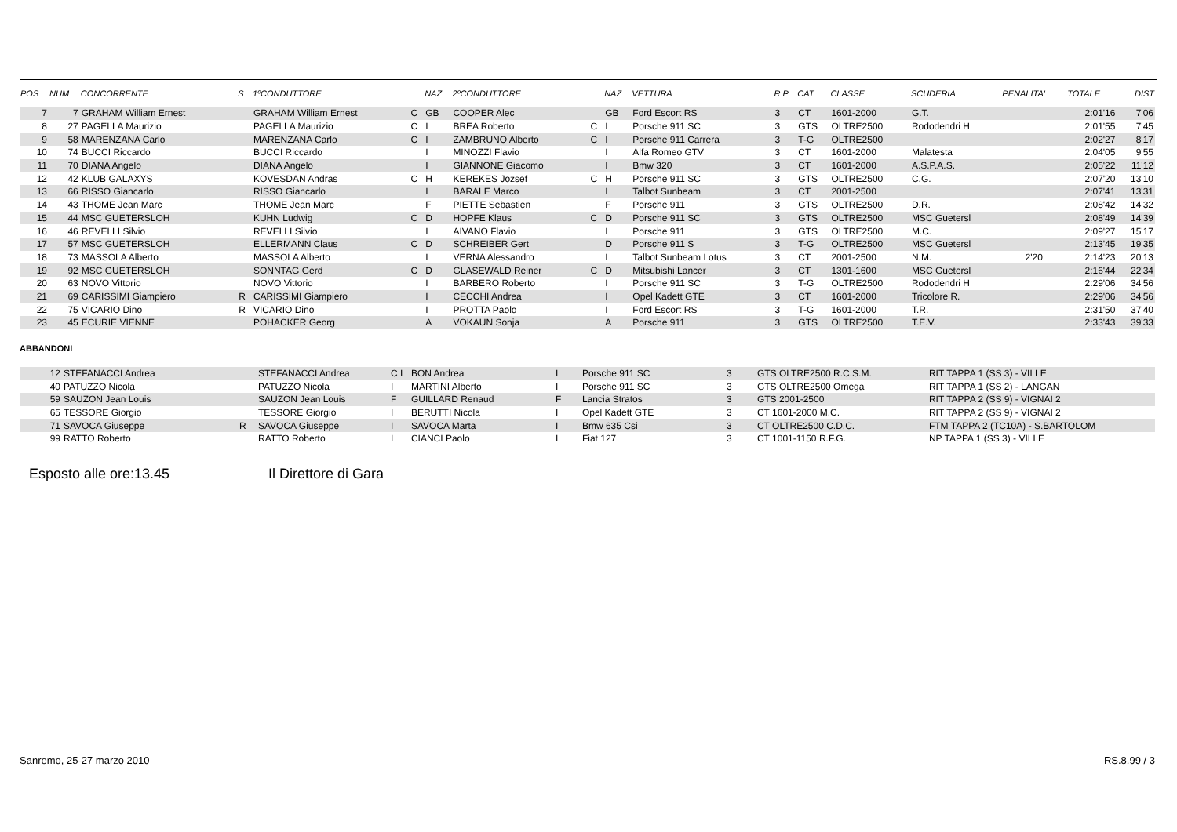| POS | NUM | CONCORRENTE | S | 1ºCONDUTTORE | | NAZ | 2ºCONDUTTORE | | NAZ | VETTURA | R P | CAT | CLASSE | SCUDERIA | PENALITA' | TOTALE | DIST |
| --- | --- | --- | --- | --- | --- | --- | --- | --- | --- | --- | --- | --- | --- | --- | --- | --- | --- |
| 7 | 7 | GRAHAM William Ernest | | GRAHAM William Ernest | C | GB | COOPER Alec | | GB | Ford Escort RS | 3 | CT | 1601-2000 | G.T. | | 2:01'16 | 7'06 |
| 8 | 27 | PAGELLA Maurizio | | PAGELLA Maurizio | C | I | BREA Roberto | C | I | Porsche 911 SC | 3 | GTS | OLTRE2500 | Rododendri H | | 2:01'55 | 7'45 |
| 9 | 58 | MARENZANA Carlo | | MARENZANA Carlo | C | I | ZAMBRUNO Alberto | C | I | Porsche 911 Carrera | 3 | T-G | OLTRE2500 | | | 2:02'27 | 8'17 |
| 10 | 74 | BUCCI Riccardo | | BUCCI Riccardo | | I | MINOZZI Flavio | | I | Alfa Romeo GTV | 3 | CT | 1601-2000 | Malatesta | | 2:04'05 | 9'55 |
| 11 | 70 | DIANA Angelo | | DIANA Angelo | | I | GIANNONE Giacomo | | I | Bmw 320 | 3 | CT | 1601-2000 | A.S.P.A.S. | | 2:05'22 | 11'12 |
| 12 | 42 | KLUB GALAXYS | | KOVESDAN Andras | C | H | KEREKES Jozsef | C | H | Porsche 911 SC | 3 | GTS | OLTRE2500 | C.G. | | 2:07'20 | 13'10 |
| 13 | 66 | RISSO Giancarlo | | RISSO Giancarlo | | I | BARALE Marco | | I | Talbot Sunbeam | 3 | CT | 2001-2500 | | | 2:07'41 | 13'31 |
| 14 | 43 | THOME Jean Marc | | THOME Jean Marc | | F | PIETTE Sebastien | | F | Porsche 911 | 3 | GTS | OLTRE2500 | D.R. | | 2:08'42 | 14'32 |
| 15 | 44 | MSC GUETERSLOH | | KUHN Ludwig | C | D | HOPFE Klaus | C | D | Porsche 911 SC | 3 | GTS | OLTRE2500 | MSC Guetersl | | 2:08'49 | 14'39 |
| 16 | 46 | REVELLI Silvio | | REVELLI Silvio | | I | AIVANO Flavio | | I | Porsche 911 | 3 | GTS | OLTRE2500 | M.C. | | 2:09'27 | 15'17 |
| 17 | 57 | MSC GUETERSLOH | | ELLERMANN Claus | C | D | SCHREIBER Gert | | D | Porsche 911 S | 3 | T-G | OLTRE2500 | MSC Guetersl | | 2:13'45 | 19'35 |
| 18 | 73 | MASSOLA Alberto | | MASSOLA Alberto | | I | VERNA Alessandro | | I | Talbot Sunbeam Lotus | 3 | CT | 2001-2500 | N.M. | 2'20 | 2:14'23 | 20'13 |
| 19 | 92 | MSC GUETERSLOH | | SONNTAG Gerd | C | D | GLASEWALD Reiner | C | D | Mitsubishi Lancer | 3 | CT | 1301-1600 | MSC Guetersl | | 2:16'44 | 22'34 |
| 20 | 63 | NOVO Vittorio | | NOVO Vittorio | | I | BARBERO Roberto | | I | Porsche 911 SC | 3 | T-G | OLTRE2500 | Rododendri H | | 2:29'06 | 34'56 |
| 21 | 69 | CARISSIMI Giampiero | R | CARISSIMI Giampiero | | I | CECCHI Andrea | | I | Opel Kadett GTE | 3 | CT | 1601-2000 | Tricolore R. | | 2:29'06 | 34'56 |
| 22 | 75 | VICARIO Dino | R | VICARIO Dino | | I | PROTTA Paolo | | I | Ford Escort RS | 3 | T-G | 1601-2000 | T.R. | | 2:31'50 | 37'40 |
| 23 | 45 | ECURIE VIENNE | | POHACKER Georg | | A | VOKAUN Sonja | | A | Porsche 911 | 3 | GTS | OLTRE2500 | T.E.V. | | 2:33'43 | 39'33 |
ABBANDONI
| 12 | STEFANACCI Andrea | | STEFANACCI Andrea | C I | BON Andrea | I | Porsche 911 SC | 3 | GTS OLTRE2500 R.C.S.M. | RIT TAPPA 1 (SS 3) - VILLE |
| 40 | PATUZZO Nicola | | PATUZZO Nicola | I | MARTINI Alberto | I | Porsche 911 SC | 3 | GTS OLTRE2500 Omega | RIT TAPPA 1 (SS 2) - LANGAN |
| 59 | SAUZON Jean Louis | | SAUZON Jean Louis | F | GUILLARD Renaud | F | Lancia Stratos | 3 | GTS 2001-2500 | RIT TAPPA 2 (SS 9) - VIGNAI 2 |
| 65 | TESSORE Giorgio | | TESSORE Giorgio | I | BERUTTI Nicola | I | Opel Kadett GTE | 3 | CT 1601-2000 M.C. | RIT TAPPA 2 (SS 9) - VIGNAI 2 |
| 71 | SAVOCA Giuseppe | R | SAVOCA Giuseppe | I | SAVOCA Marta | I | Bmw 635 Csi | 3 | CT OLTRE2500 C.D.C. | FTM TAPPA 2 (TC10A) - S.BARTOLOM |
| 99 | RATTO Roberto | | RATTO Roberto | I | CIANCI Paolo | I | Fiat 127 | 3 | CT 1001-1150 R.F.G. | NP TAPPA 1 (SS 3) - VILLE |
Esposto alle ore:13.45 Il Direttore di Gara
Sanremo, 25-27 marzo 2010 RS.8.99 / 3